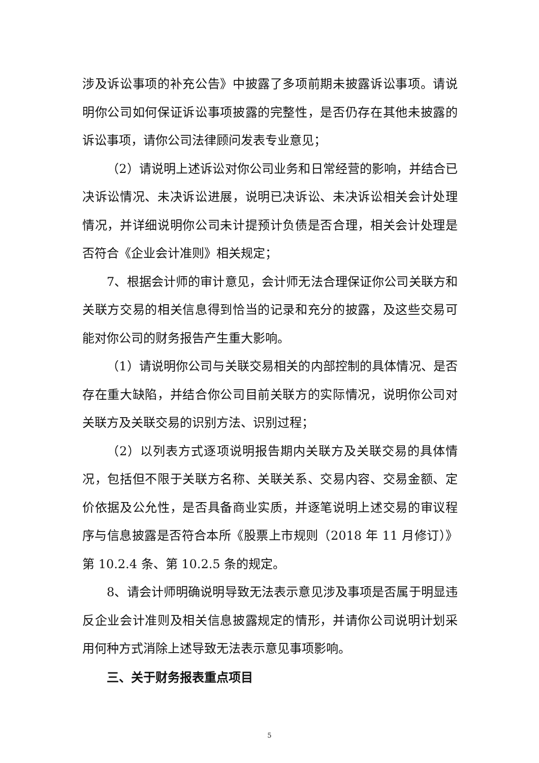涉及诉讼事项的补充公告》中披露了多项前期未披露诉讼事项。请说明你公司如何保证诉讼事项披露的完整性，是否仍存在其他未披露的诉讼事项，请你公司法律顾问发表专业意见；
（2）请说明上述诉讼对你公司业务和日常经营的影响，并结合已决诉讼情况、未决诉讼进展，说明已决诉讼、未决诉讼相关会计处理情况，并详细说明你公司未计提预计负债是否合理，相关会计处理是否符合《企业会计准则》相关规定；
7、根据会计师的审计意见，会计师无法合理保证你公司关联方和关联方交易的相关信息得到恰当的记录和充分的披露，及这些交易可能对你公司的财务报告产生重大影响。
（1）请说明你公司与关联交易相关的内部控制的具体情况、是否存在重大缺陷，并结合你公司目前关联方的实际情况，说明你公司对关联方及关联交易的识别方法、识别过程；
（2）以列表方式逐项说明报告期内关联方及关联交易的具体情况，包括但不限于关联方名称、关联关系、交易内容、交易金额、定价依据及公允性，是否具备商业实质，并逐笔说明上述交易的审议程序与信息披露是否符合本所《股票上市规则（2018 年 11 月修订）》第 10.2.4 条、第 10.2.5 条的规定。
8、请会计师明确说明导致无法表示意见涉及事项是否属于明显违反企业会计准则及相关信息披露规定的情形，并请你公司说明计划采用何种方式消除上述导致无法表示意见事项影响。
三、关于财务报表重点项目
5